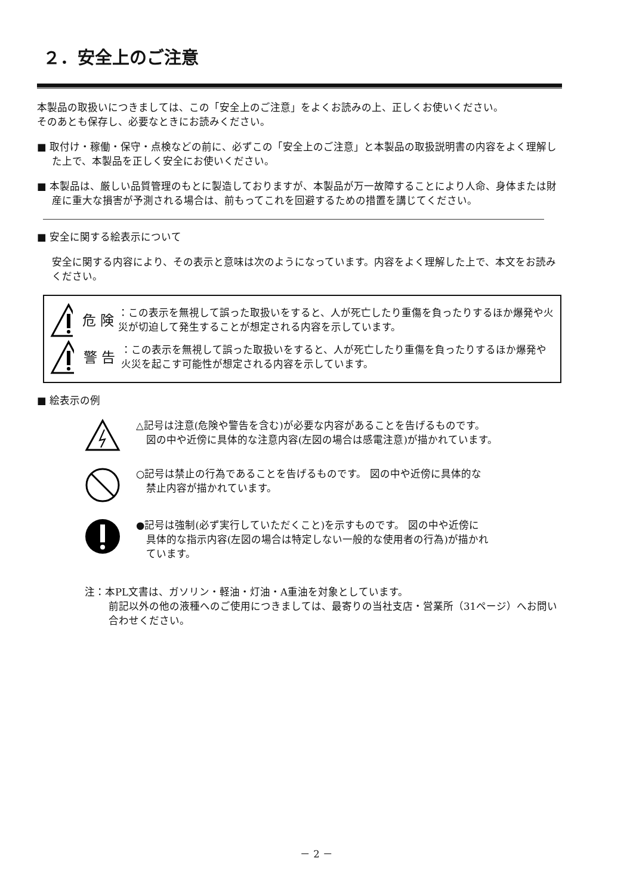２．安全上のご注意
本製品の取扱いにつきましては、この「安全上のご注意」をよくお読みの上、正しくお使いください。
そのあとも保存し、必要なときにお読みください。
■ 取付け・稼働・保守・点検などの前に、必ずこの「安全上のご注意」と本製品の取扱説明書の内容をよく理解した上で、本製品を正しく安全にお使いください。
■ 本製品は、厳しい品質管理のもとに製造しておりますが、本製品が万一故障することにより人命、身体または財産に重大な損害が予測される場合は、前もってこれを回避するための措置を講じてください。
■ 安全に関する絵表示について
安全に関する内容により、その表示と意味は次のようになっています。内容をよく理解した上で、本文をお読みください。
危 険 ：この表示を無視して誤った取扱いをすると、人が死亡したり重傷を負ったりするほか爆発や火災が切迫して発生することが想定される内容を示しています。
警 告 ：この表示を無視して誤った取扱いをすると、人が死亡したり重傷を負ったりするほか爆発や火災を起こす可能性が想定される内容を示しています。
■ 絵表示の例
△記号は注意(危険や警告を含む)が必要な内容があることを告げるものです。
　図の中や近傍に具体的な注意内容(左図の場合は感電注意)が描かれています。
○記号は禁止の行為であることを告げるものです。 図の中や近傍に具体的な
　禁止内容が描かれています。
●記号は強制(必ず実行していただくこと)を示すものです。 図の中や近傍に
　具体的な指示内容(左図の場合は特定しない一般的な使用者の行為)が描かれ
　ています。
注：本PL文書は、ガソリン・軽油・灯油・A重油を対象としています。
前記以外の他の液種へのご使用につきましては、最寄りの当社支店・営業所（31ページ）へお問い合わせください。
－ 2 －